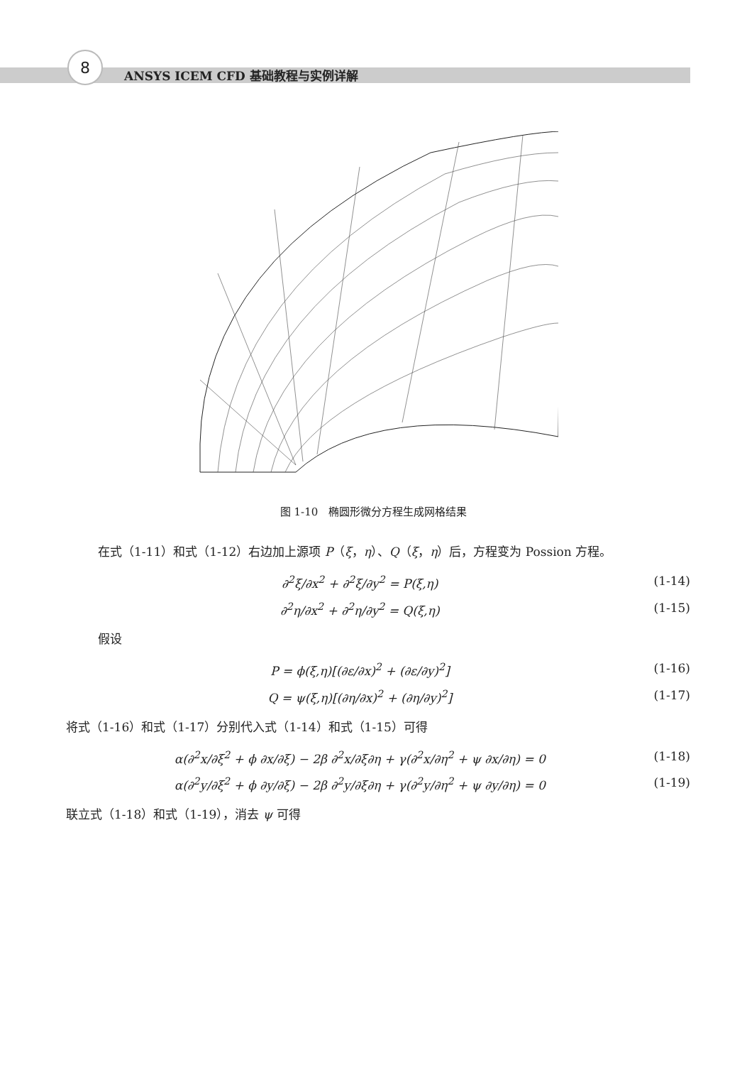8
ANSYS ICEM CFD 基础教程与实例详解
图 1-10　椭圆形微分方程生成网格结果
在式（1-11）和式（1-12）右边加上源项 P（ξ，η）、Q（ξ，η）后，方程变为 Possion 方程。
∂<sup>2</sup>ξ/∂x<sup>2</sup> + ∂<sup>2</sup>ξ/∂y<sup>2</sup> = P(ξ,η) (1-14)
∂<sup>2</sup>η/∂x<sup>2</sup> + ∂<sup>2</sup>η/∂y<sup>2</sup> = Q(ξ,η) (1-15)
假设
P = ϕ(ξ,η)[(∂ε/∂x)<sup>2</sup> + (∂ε/∂y)<sup>2</sup>] (1-16)
Q = ψ(ξ,η)[(∂η/∂x)<sup>2</sup> + (∂η/∂y)<sup>2</sup>] (1-17)
将式（1-16）和式（1-17）分别代入式（1-14）和式（1-15）可得
α(∂<sup>2</sup>x/∂ξ<sup>2</sup> + ϕ ∂x/∂ξ) − 2β ∂<sup>2</sup>x/∂ξ∂η + γ(∂<sup>2</sup>x/∂η<sup>2</sup> + ψ ∂x/∂η) = 0 (1-18)
α(∂<sup>2</sup>y/∂ξ<sup>2</sup> + ϕ ∂y/∂ξ) − 2β ∂<sup>2</sup>y/∂ξ∂η + γ(∂<sup>2</sup>y/∂η<sup>2</sup> + ψ ∂y/∂η) = 0 (1-19)
联立式（1-18）和式（1-19），消去 ψ 可得